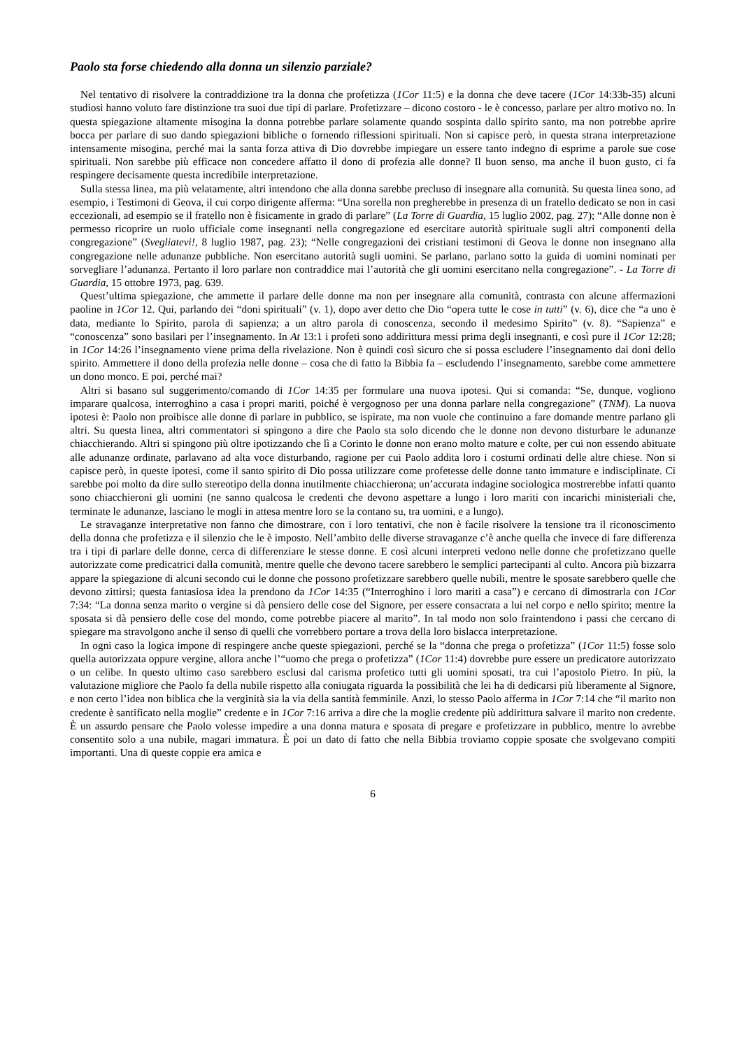Paolo sta forse chiedendo alla donna un silenzio parziale?
Nel tentativo di risolvere la contraddizione tra la donna che profetizza (1Cor 11:5) e la donna che deve tacere (1Cor 14:33b-35) alcuni studiosi hanno voluto fare distinzione tra suoi due tipi di parlare. Profetizzare – dicono costoro - le è concesso, parlare per altro motivo no. In questa spiegazione altamente misogina la donna potrebbe parlare solamente quando sospinta dallo spirito santo, ma non potrebbe aprire bocca per parlare di suo dando spiegazioni bibliche o fornendo riflessioni spirituali. Non si capisce però, in questa strana interpretazione intensamente misogina, perché mai la santa forza attiva di Dio dovrebbe impiegare un essere tanto indegno di esprime a parole sue cose spirituali. Non sarebbe più efficace non concedere affatto il dono di profezia alle donne? Il buon senso, ma anche il buon gusto, ci fa respingere decisamente questa incredibile interpretazione.
Sulla stessa linea, ma più velatamente, altri intendono che alla donna sarebbe precluso di insegnare alla comunità. Su questa linea sono, ad esempio, i Testimoni di Geova, il cui corpo dirigente afferma: “Una sorella non pregherebbe in presenza di un fratello dedicato se non in casi eccezionali, ad esempio se il fratello non è fisicamente in grado di parlare” (La Torre di Guardia, 15 luglio 2002, pag. 27); “Alle donne non è permesso ricoprire un ruolo ufficiale come insegnanti nella congregazione ed esercitare autorità spirituale sugli altri componenti della congregazione” (Svegliatevi!, 8 luglio 1987, pag. 23); “Nelle congregazioni dei cristiani testimoni di Geova le donne non insegnano alla congregazione nelle adunanze pubbliche. Non esercitano autorità sugli uomini. Se parlano, parlano sotto la guida di uomini nominati per sorvegliare l’adunanza. Pertanto il loro parlare non contraddice mai l’autorità che gli uomini esercitano nella congregazione”. - La Torre di Guardia, 15 ottobre 1973, pag. 639.
Quest’ultima spiegazione, che ammette il parlare delle donne ma non per insegnare alla comunità, contrasta con alcune affermazioni paoline in 1Cor 12. Qui, parlando dei “doni spirituali” (v. 1), dopo aver detto che Dio “opera tutte le cose in tutti” (v. 6), dice che “a uno è data, mediante lo Spirito, parola di sapienza; a un altro parola di conoscenza, secondo il medesimo Spirito” (v. 8). “Sapienza” e “conoscenza” sono basilari per l’insegnamento. In At 13:1 i profeti sono addirittura messi prima degli insegnanti, e così pure il 1Cor 12:28; in 1Cor 14:26 l’insegnamento viene prima della rivelazione. Non è quindi così sicuro che si possa escludere l’insegnamento dai doni dello spirito. Ammettere il dono della profezia nelle donne – cosa che di fatto la Bibbia fa – escludendo l’insegnamento, sarebbe come ammettere un dono monco. E poi, perché mai?
Altri si basano sul suggerimento/comando di 1Cor 14:35 per formulare una nuova ipotesi. Qui si comanda: “Se, dunque, vogliono imparare qualcosa, interroghino a casa i propri mariti, poiché è vergognoso per una donna parlare nella congregazione” (TNM). La nuova ipotesi è: Paolo non proibisce alle donne di parlare in pubblico, se ispirate, ma non vuole che continuino a fare domande mentre parlano gli altri. Su questa linea, altri commentatori si spingono a dire che Paolo sta solo dicendo che le donne non devono disturbare le adunanze chiacchierando. Altri si spingono più oltre ipotizzando che lì a Corinto le donne non erano molto mature e colte, per cui non essendo abituate alle adunanze ordinate, parlavano ad alta voce disturbando, ragione per cui Paolo addita loro i costumi ordinati delle altre chiese. Non si capisce però, in queste ipotesi, come il santo spirito di Dio possa utilizzare come profetesse delle donne tanto immature e indisciplinate. Ci sarebbe poi molto da dire sullo stereotipo della donna inutilmente chiacchierona; un’accurata indagine sociologica mostrerebbe infatti quanto sono chiacchieroni gli uomini (ne sanno qualcosa le credenti che devono aspettare a lungo i loro mariti con incarichi ministeriali che, terminate le adunanze, lasciano le mogli in attesa mentre loro se la contano su, tra uomini, e a lungo).
Le stravaganze interpretative non fanno che dimostrare, con i loro tentativi, che non è facile risolvere la tensione tra il riconoscimento della donna che profetizza e il silenzio che le è imposto. Nell’ambito delle diverse stravaganze c’è anche quella che invece di fare differenza tra i tipi di parlare delle donne, cerca di differenziare le stesse donne. E così alcuni interpreti vedono nelle donne che profetizzano quelle autorizzate come predicatrici dalla comunità, mentre quelle che devono tacere sarebbero le semplici partecipanti al culto. Ancora più bizzarra appare la spiegazione di alcuni secondo cui le donne che possono profetizzare sarebbero quelle nubili, mentre le sposate sarebbero quelle che devono zittirsi; questa fantasiosa idea la prendono da 1Cor 14:35 (“Interroghino i loro mariti a casa”) e cercano di dimostrarla con 1Cor 7:34: “La donna senza marito o vergine si dà pensiero delle cose del Signore, per essere consacrata a lui nel corpo e nello spirito; mentre la sposata si dà pensiero delle cose del mondo, come potrebbe piacere al marito”. In tal modo non solo fraintendono i passi che cercano di spiegare ma stravolgono anche il senso di quelli che vorrebbero portare a trova della loro bislacca interpretazione.
In ogni caso la logica impone di respingere anche queste spiegazioni, perché se la “donna che prega o profetizza” (1Cor 11:5) fosse solo quella autorizzata oppure vergine, allora anche l’“uomo che prega o profetizza” (1Cor 11:4) dovrebbe pure essere un predicatore autorizzato o un celibe. In questo ultimo caso sarebbero esclusi dal carisma profetico tutti gli uomini sposati, tra cui l’apostolo Pietro. In più, la valutazione migliore che Paolo fa della nubile rispetto alla coniugata riguarda la possibilità che lei ha di dedicarsi più liberamente al Signore, e non certo l’idea non biblica che la verginità sia la via della santità femminile. Anzi, lo stesso Paolo afferma in 1Cor 7:14 che “il marito non credente è santificato nella moglie” credente e in 1Cor 7:16 arriva a dire che la moglie credente più addirittura salvare il marito non credente. È un assurdo pensare che Paolo volesse impedire a una donna matura e sposata di pregare e profetizzare in pubblico, mentre lo avrebbe consentito solo a una nubile, magari immatura. È poi un dato di fatto che nella Bibbia troviamo coppie sposate che svolgevano compiti importanti. Una di queste coppie era amica e
6